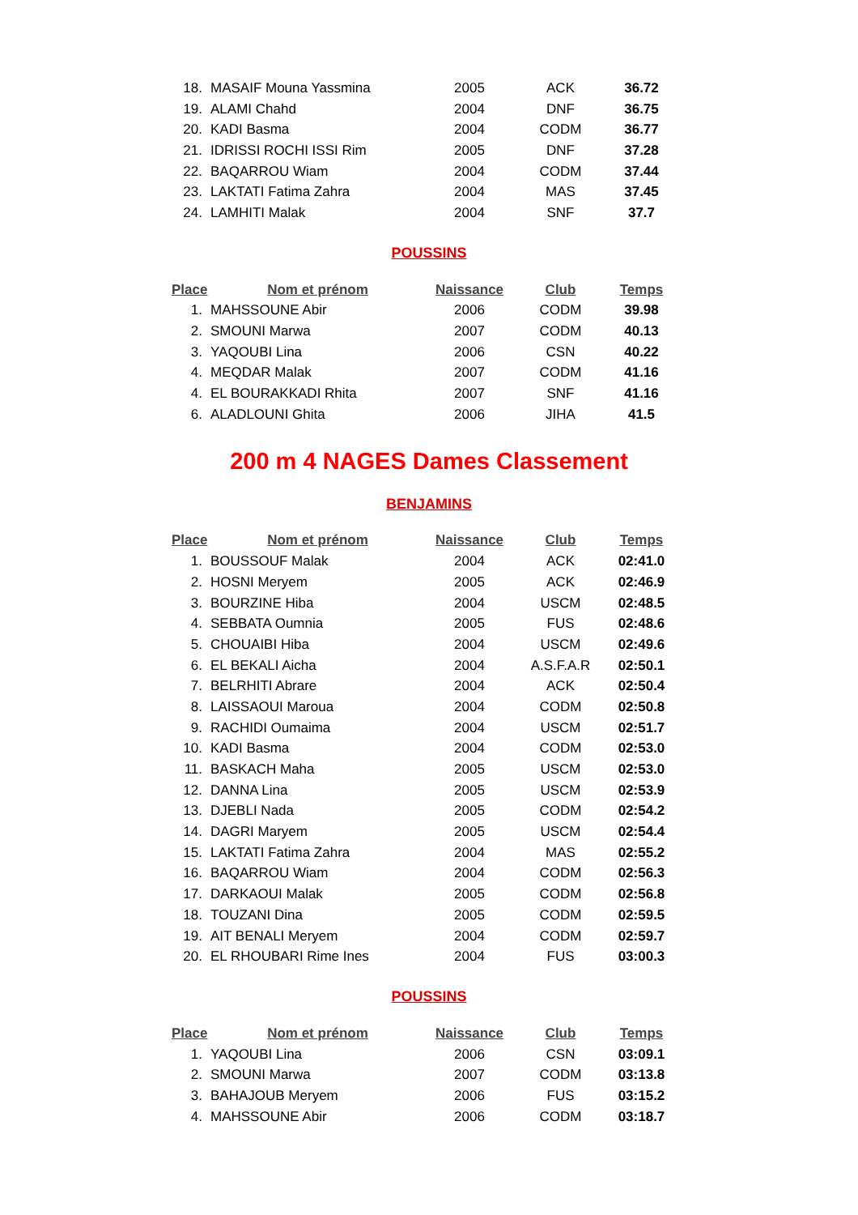| 18. | MASAIF Mouna Yassmina | 2005 | ACK | 36.72 |
| 19. | ALAMI Chahd | 2004 | DNF | 36.75 |
| 20. | KADI Basma | 2004 | CODM | 36.77 |
| 21. | IDRISSI ROCHI ISSI Rim | 2005 | DNF | 37.28 |
| 22. | BAQARROU Wiam | 2004 | CODM | 37.44 |
| 23. | LAKTATI Fatima Zahra | 2004 | MAS | 37.45 |
| 24. | LAMHITI Malak | 2004 | SNF | 37.7 |
POUSSINS
| Place | Nom et prénom | Naissance | Club | Temps |
| --- | --- | --- | --- | --- |
| 1. | MAHSSOUNE Abir | 2006 | CODM | 39.98 |
| 2. | SMOUNI Marwa | 2007 | CODM | 40.13 |
| 3. | YAQOUBI Lina | 2006 | CSN | 40.22 |
| 4. | MEQDAR Malak | 2007 | CODM | 41.16 |
| 4. | EL BOURAKKADI Rhita | 2007 | SNF | 41.16 |
| 6. | ALADLOUNI Ghita | 2006 | JIHA | 41.5 |
200 m 4 NAGES Dames Classement
BENJAMINS
| Place | Nom et prénom | Naissance | Club | Temps |
| --- | --- | --- | --- | --- |
| 1. | BOUSSOUF Malak | 2004 | ACK | 02:41.0 |
| 2. | HOSNI Meryem | 2005 | ACK | 02:46.9 |
| 3. | BOURZINE Hiba | 2004 | USCM | 02:48.5 |
| 4. | SEBBATA Oumnia | 2005 | FUS | 02:48.6 |
| 5. | CHOUAIBI Hiba | 2004 | USCM | 02:49.6 |
| 6. | EL BEKALI Aicha | 2004 | A.S.F.A.R | 02:50.1 |
| 7. | BELRHITI Abrare | 2004 | ACK | 02:50.4 |
| 8. | LAISSAOUI Maroua | 2004 | CODM | 02:50.8 |
| 9. | RACHIDI Oumaima | 2004 | USCM | 02:51.7 |
| 10. | KADI Basma | 2004 | CODM | 02:53.0 |
| 11. | BASKACH Maha | 2005 | USCM | 02:53.0 |
| 12. | DANNA Lina | 2005 | USCM | 02:53.9 |
| 13. | DJEBLI Nada | 2005 | CODM | 02:54.2 |
| 14. | DAGRI Maryem | 2005 | USCM | 02:54.4 |
| 15. | LAKTATI Fatima Zahra | 2004 | MAS | 02:55.2 |
| 16. | BAQARROU Wiam | 2004 | CODM | 02:56.3 |
| 17. | DARKAOUI Malak | 2005 | CODM | 02:56.8 |
| 18. | TOUZANI Dina | 2005 | CODM | 02:59.5 |
| 19. | AIT BENALI Meryem | 2004 | CODM | 02:59.7 |
| 20. | EL RHOUBARI Rime Ines | 2004 | FUS | 03:00.3 |
POUSSINS
| Place | Nom et prénom | Naissance | Club | Temps |
| --- | --- | --- | --- | --- |
| 1. | YAQOUBI Lina | 2006 | CSN | 03:09.1 |
| 2. | SMOUNI Marwa | 2007 | CODM | 03:13.8 |
| 3. | BAHAJOUB Meryem | 2006 | FUS | 03:15.2 |
| 4. | MAHSSOUNE Abir | 2006 | CODM | 03:18.7 |